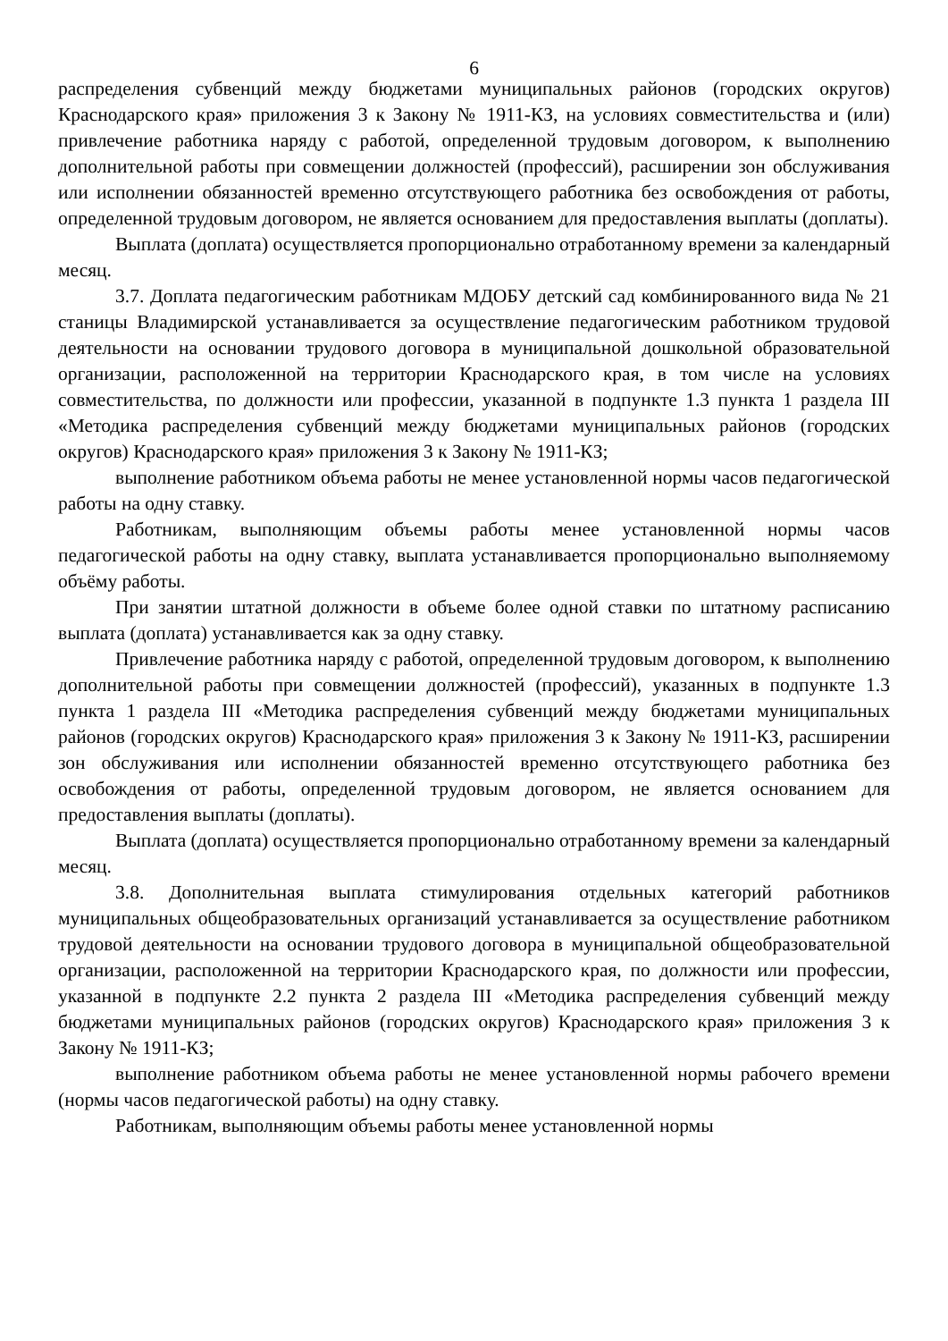6
распределения субвенций между бюджетами муниципальных районов (городских округов) Краснодарского края» приложения 3 к Закону № 1911-КЗ, на условиях совместительства и (или) привлечение работника наряду с работой, определенной трудовым договором, к выполнению дополнительной работы при совмещении должностей (профессий), расширении зон обслуживания или исполнении обязанностей временно отсутствующего работника без освобождения от работы, определенной трудовым договором, не является основанием для предоставления выплаты (доплаты).
Выплата (доплата) осуществляется пропорционально отработанному времени за календарный месяц.
3.7. Доплата педагогическим работникам МДОБУ детский сад комбинированного вида № 21 станицы Владимирской устанавливается за осуществление педагогическим работником трудовой деятельности на основании трудового договора в муниципальной дошкольной образовательной организации, расположенной на территории Краснодарского края, в том числе на условиях совместительства, по должности или профессии, указанной в подпункте 1.3 пункта 1 раздела III «Методика распределения субвенций между бюджетами муниципальных районов (городских округов) Краснодарского края» приложения 3 к Закону № 1911-КЗ;
выполнение работником объема работы не менее установленной нормы часов педагогической работы на одну ставку.
Работникам, выполняющим объемы работы менее установленной нормы часов педагогической работы на одну ставку, выплата устанавливается пропорционально выполняемому объёму работы.
При занятии штатной должности в объеме более одной ставки по штатному расписанию выплата (доплата) устанавливается как за одну ставку.
Привлечение работника наряду с работой, определенной трудовым договором, к выполнению дополнительной работы при совмещении должностей (профессий), указанных в подпункте 1.3 пункта 1 раздела III «Методика распределения субвенций между бюджетами муниципальных районов (городских округов) Краснодарского края» приложения 3 к Закону № 1911-КЗ, расширении зон обслуживания или исполнении обязанностей временно отсутствующего работника без освобождения от работы, определенной трудовым договором, не является основанием для предоставления выплаты (доплаты).
Выплата (доплата) осуществляется пропорционально отработанному времени за календарный месяц.
3.8. Дополнительная выплата стимулирования отдельных категорий работников муниципальных общеобразовательных организаций устанавливается за осуществление работником трудовой деятельности на основании трудового договора в муниципальной общеобразовательной организации, расположенной на территории Краснодарского края, по должности или профессии, указанной в подпункте 2.2 пункта 2 раздела III «Методика распределения субвенций между бюджетами муниципальных районов (городских округов) Краснодарского края» приложения 3 к Закону № 1911-КЗ;
выполнение работником объема работы не менее установленной нормы рабочего времени (нормы часов педагогической работы) на одну ставку.
Работникам, выполняющим объемы работы менее установленной нормы